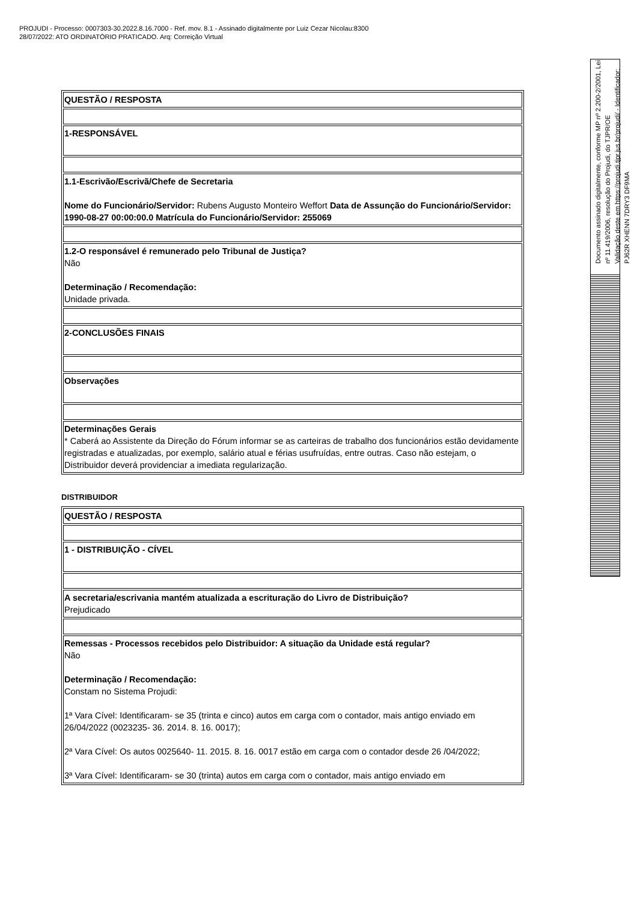PROJUDI - Processo: 0007303-30.2022.8.16.7000 - Ref. mov. 8.1 - Assinado digitalmente por Luiz Cezar Nicolau:8300
28/07/2022: ATO ORDINATÓRIO PRATICADO. Arq: Correição Virtual
| QUESTÃO / RESPOSTA |
| 1-RESPONSÁVEL |
| 1.1-Escrivão/Escrivã/Chefe de Secretaria Nome do Funcionário/Servidor: Rubens Augusto Monteiro Weffort Data de Assunção do Funcionário/Servidor: 1990-08-27 00:00:00.0 Matrícula do Funcionário/Servidor: 255069 |
| 1.2-O responsável é remunerado pelo Tribunal de Justiça? Não Determinação / Recomendação: Unidade privada. |
| 2-CONCLUSÕES FINAIS |
| Observações |
| Determinações Gerais * Caberá ao Assistente da Direção do Fórum informar se as carteiras de trabalho dos funcionários estão devidamente registradas e atualizadas, por exemplo, salário atual e férias usufruídas, entre outras. Caso não estejam, o Distribuidor deverá providenciar a imediata regularização. |
DISTRIBUIDOR
| QUESTÃO / RESPOSTA |
| 1 - DISTRIBUIÇÃO - CÍVEL |
| A secretaria/escrivania mantém atualizada a escrituração do Livro de Distribuição? Prejudicado |
| Remessas - Processos recebidos pelo Distribuidor: A situação da Unidade está regular? Não Determinação / Recomendação: Constam no Sistema Projudi: 1ª Vara Cível: Identificaram- se 35 (trinta e cinco) autos em carga com o contador, mais antigo enviado em 26/04/2022 (0023235- 36. 2014. 8. 16. 0017); 2ª Vara Cível: Os autos 0025640- 11. 2015. 8. 16. 0017 estão em carga com o contador desde 26 /04/2022; 3ª Vara Cível: Identificaram- se 30 (trinta) autos em carga com o contador, mais antigo enviado em |
Documento assinado digitalmente, conforme MP nº 2.200-2/2001, Lei nº 11.419/2006, resolução do Projudi, do TJPR/OE
Validação deste em https://projudi.tjpr.jus.br/projudi/ - Identificador: PJ62R XHENN 7DRY3 DF9MA